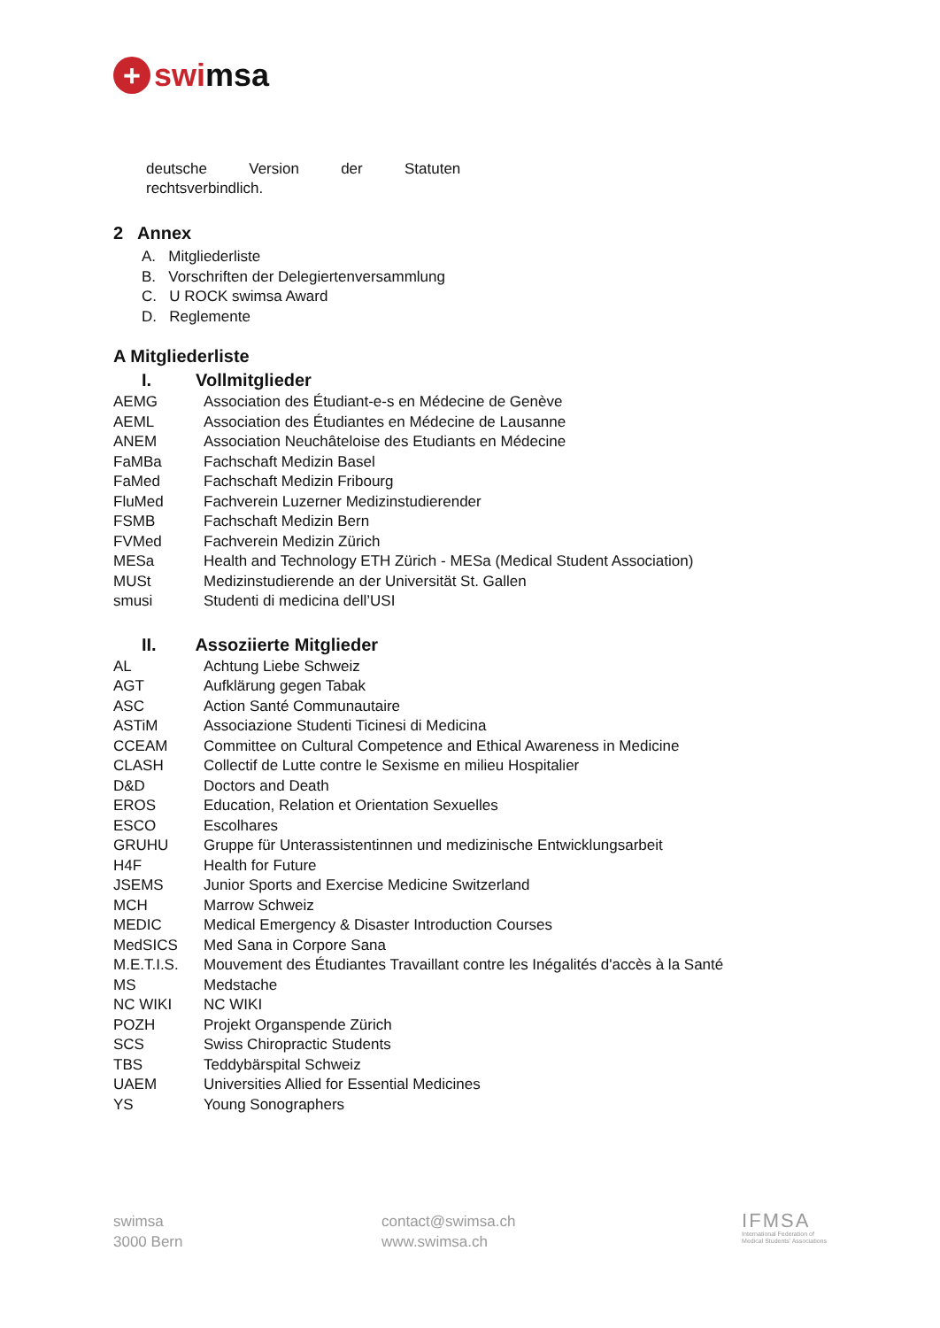+ swi msa
deutsche Version der Statuten
rechtsverbindlich.
2 Annex
A. Mitgliederliste
B. Vorschriften der Delegiertenversammlung
C. U ROCK swimsa Award
D. Reglemente
A Mitgliederliste
I. Vollmitglieder
| AEMG | Association des Étudiant-e-s en Médecine de Genève |
| AEML | Association des Étudiantes en Médecine de Lausanne |
| ANEM | Association Neuchâteloise des Etudiants en Médecine |
| FaMBa | Fachschaft Medizin Basel |
| FaMed | Fachschaft Medizin Fribourg |
| FluMed | Fachverein Luzerner Medizinstudierender |
| FSMB | Fachschaft Medizin Bern |
| FVMed | Fachverein Medizin Zürich |
| MESa | Health and Technology ETH Zürich - MESa (Medical Student Association) |
| MUSt | Medizinstudierende an der Universität St. Gallen |
| smusi | Studenti di medicina dell’USI |
II. Assoziierte Mitglieder
| AL | Achtung Liebe Schweiz |
| AGT | Aufklärung gegen Tabak |
| ASC | Action Santé Communautaire |
| ASTiM | Associazione Studenti Ticinesi di Medicina |
| CCEAM | Committee on Cultural Competence and Ethical Awareness in Medicine |
| CLASH | Collectif de Lutte contre le Sexisme en milieu Hospitalier |
| D&D | Doctors and Death |
| EROS | Education, Relation et Orientation Sexuelles |
| ESCO | Escolhares |
| GRUHU | Gruppe für Unterassistentinnen und medizinische Entwicklungsarbeit |
| H4F | Health for Future |
| JSEMS | Junior Sports and Exercise Medicine Switzerland |
| MCH | Marrow Schweiz |
| MEDIC | Medical Emergency & Disaster Introduction Courses |
| MedSICS | Med Sana in Corpore Sana |
| M.E.T.I.S. | Mouvement des Étudiantes Travaillant contre les Inégalités d'accès à la Santé |
| MS | Medstache |
| NC WIKI | NC WIKI |
| POZH | Projekt Organspende Zürich |
| SCS | Swiss Chiropractic Students |
| TBS | Teddybärspital Schweiz |
| UAEM | Universities Allied for Essential Medicines |
| YS | Young Sonographers |
swimsa
3000 Bern
contact@swimsa.ch
www.swimsa.ch
IFMSA
International Federation of
Medical Students' Associations